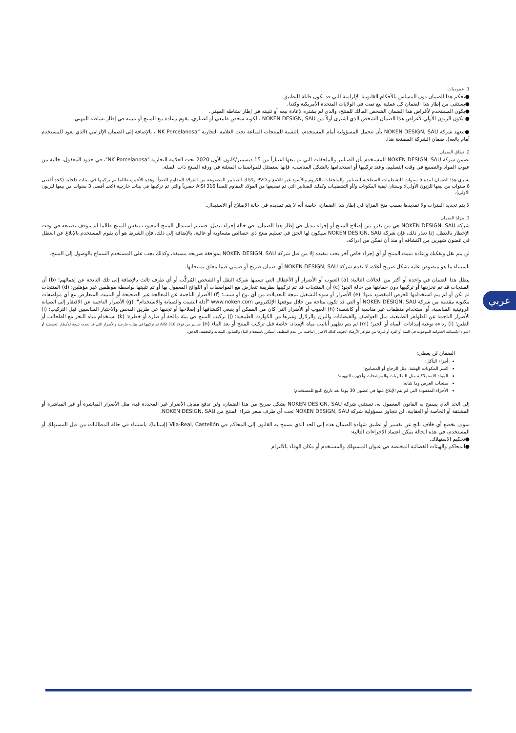1. عموميات
●يحكم هذا الضمان دون المساس بالأحكام القانونية الإلزامية التي قد تكون قابلة للتطبيق.
●يستثنى من إطار هذا الضمان كل عملية بيع تمت في الولايات المتحدة الأمريكية وكندا.
●يكون المستخدم لأغراض هذا الضمان الشخص المالك للمنتج، والذي لم يشتره لإعادة بيعه أو تثبيته في إطار نشاطه المهني.
● يكون الزبون الأولي لأغراض هذا الضمان الشخص الذي اشترى أولاً من NOKEN DESIGN, SAU ، لكونه شخص طبيعي أو اعتباري، يقوم بإعادة بيع المنتج أو تثبيته في إطار نشاطه المهني.
●تتعهد شركة NOKEN DESIGN, SAU بأن تتحمل المسؤولية أمام المستخدم، بالنسبة للمنتجات المباعة تحت العلامة التجارية "NK Porcelanosa"، بالإضافة إلى الضمان الإلزامي (الذي يعود للمستخدم أمام بائعه)، ضمان الشركة المصنعة هذا.
2. نطاق الضمان
تضمن شركة NOKEN DESIGN, SAU للمستخدم بأن الصنابير والملحقات التي تم بيعها اعتباراً من 15 ديسمبر/كانون الأول 2020 تحت العلامة التجارية "NK Porcelanosa"، في حدود المعقول، خالية من عيوب المواد والتصنيع في وقت التسليم، وعند تركيبها أو استخدامها بالشكل المناسب، فإنها ستمتثل للمواصفات المعلنة في ورقة المنتج ذات الصلة.
يسري هذا الضمان لمدة:5 سنوات للتشطيبات السطحية للصنابير والملحقات بالكروم والأسود غير اللامع و PVD وكذلك الصنابير المصنوعة من الفولاذ المقاوم للصدأ؛ وهذه الأخيرة طالما تم تركيبها في بيئات داخلية (كحد أقصى 6 سنوات من بيعها للزبون الأولي)؛ وسنتان لبقية المكونات و/أو التشطيبات وكذلك للصنابير التي تم تصنيعها من الفولاذ المقاوم للصدأ AISI 316 حصرياً والتي تم تركيبها في بيئات خارجية (كحد أقصى 3 سنوات من بيعها للزبون الأولي).
لا يتم تجديد الفترات ولا تمديدها بسبب منح المزايا في إطار هذا الضمان، خاصة أنه لا يتم تمديده في حالة الإصلاح أو الاستبدال.
3. مزايا الضمان
شركة NOKEN DESIGN, SAU هي من يقرر بين إصلاح المنتج أو إجراء تبديل في إطار هذا الضمان. في حالة إجراء تبديل، فسيتم استبدال المنتج المعيوب بنفس المنتج طالما لم يتوقف تصنيعه في وقت الإخطار بالعطل. إذا تعذر ذلك، فإن شركة NOKEN DESIGN, SAU سيكون لها الحق في تسليم منتج ذي خصائص متساوية أو عالية. بالإضافة إلى ذلك، فإن الشرط هو أن يقوم المستخدم بالإبلاغ عن العطل في غضون شهرين من اكتشافه أو منذ أن تمكن من إدراكه.
لن يتم نقل وتفكيك وإعادة تثبيت المنتج أو أي إجراء خاص آخر يجب تنفيذه إلا من قبل شركة NOKEN DESIGN, SAU بموافقة صريحة مسبقة، وكذلك يجب على المستخدم السماح بالوصول إلى المنتج.
باستثناء ما هو منصوص عليه بشكل صريح أعلاه، لا تقدم شركة NOKEN DESIGN, SAU أي ضمان صريح أو ضمني فيما يتعلق بمنتجاتها.
يبطل هذا الضمان في واحدة أو أكثر من الحالات التالية: (a) العيوب أو الأضرار أو الأعطال التي تسببها شركة النقل أو الشخص المُركِّب أو أي طرف ثالث بالإضافة إلى تلك الناتجة عن إهمالهم؛ (b) أن المنتجات قد تم تخزينها أو تركيبها دون حمايتها من حالة الجو؛ (c) أن المنتجات قد تم تركيبها بطريقة تتعارض مع المواصفات أو اللوائح المعمول بها أو تم تثبيتها بواسطة موظفين غير مؤهلين؛ (d) المنتجات لم تكن أو لم يتم استخدامها للغرض المقصود منها؛ (e) الأضرار أو سوء التشغيل نتيجة التعديلات من أي نوع أو سبب؛ (f) الأضرار الناجمة عن المعالجة غير الصحيحة أو التثبيت المتعارض مع أي مواصفات مكتوبة مقدمة من شركة NOKEN DESIGN, SAU أو التي قد تكون متاحة من خلال موقعها الإلكتروني www.noken.com "أدلة التثبيت والصيانة والاستخدام"؛ (g) الأضرار الناجمة عن الافتقار إلى الصيانة الروتينية المناسبة، أو استخدام منظفات غير مناسبة أو كاشطة؛ (h) العيوب أو الأضرار التي كان من الممكن أو ينبغي اكتشافها أو إصلاحها أو تجنبها عن طريق الفحص والاختبار المناسبين قبل التركيب؛ (i) الأضرار الناجمة عن الظواهر الطبيعية، مثل العواصف والفيضانات والبرق والزلازل وغيرها من الكوارث الطبيعية؛ (j) تركيب المنتج في بيئة مالحة أو ضارة أو خطرة؛ (k) استخدام مياه البحر مع الطحالب أو الطين؛ (l) رداءة نوعية إمدادات المياه أو الجير؛ (m) لم يتم تطهير أنابيب مياه الإمداد، خاصة قبل تركيب المنتج أو بعد البناء (n) صنابير من فولاذ AISI 316 تم تركيبها في بيئات خارجية والأضرار التي قد تحدث نتيجة للأمطار الحمضية أو المواد الكيميائية العدوانية الموجودة في البيئة أو البرد أو غيرها من ظواهر الأرصاد الجوية، كذلك الأضرار الناجمة عن عدم التنظيف المتكرر باستخدام الماء والصابون المحايد والتجفيف اللاحق.
الضمان لن يغطي:
أجزاء التآكل؛
كسر المكونات الهشة، مثل الزجاج أو المصابيح؛
المواد الاستهلاكية مثل البطاريات والمرشحات وأجهزة التهوية؛
منتجات العرض وما شابه؛
الأجزاء المفقودة التي لم يتم الإبلاغ عنها في غضون 30 يوما بعد تاريخ البيع للمستخدم؛
إلى الحد الذي يسمح به القانون المعمول به، تستثني شركة NOKEN DESIGN, SAU بشكل صريح من هذا الضمان، ولن تدفع مقابل الأضرار غير المحددة فيه، مثل الأضرار المباشرة أو غير المباشرة أو المشتقة أو الخاصة أو العقابية. لن تتجاوز مسؤولية شركة NOKEN DESIGN, SAU تحت أي ظرف سعر شراء المنتج من NOKEN DESIGN, SAU.
سوف يخضع أي خلاف ناتج عن تفسير أو تطبيق شهادة الضمان هذه إلى الحد الذي يسمح به القانون إلى المحاكم في Vila-Real, Castellón (إسبانيا)، باستثناء في حالة المطالبات من قبل المستهلك أو المستخدم، في هذه الحالة يمكن اعتماد الإجراءات التالية:
●تحكيم الاستهلاك.
●المحاكم والهيئات القضائية المختصة في عنوان المستهلك والمستخدم أو مكان الوفاء بالالتزام
عربي